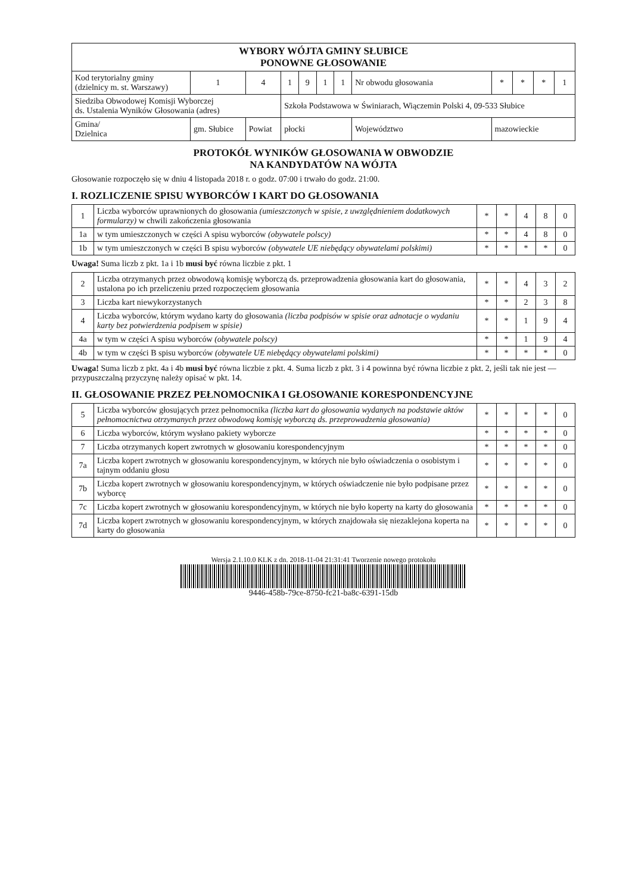| WYBORY WÓJTA GMINY SŁUBICE PONOWNE GŁOSOWANIE | | | | | | | | | | | | | |
| Kod terytorialny gminy (dzielnicy m. st. Warszawy) | | 1 | 4 | 1 | 9 | 1 | 1 | Nr obwodu głosowania | | * | * | * | 1 |
| Siedziba Obwodowej Komisji Wyborczej ds. Ustalenia Wyników Głosowania (adres) | | | | Szkoła Podstawowa w Świniarach, Wiączemin Polski 4, 09-533 Słubice | | | | | | | | | |
| Gmina/ Dzielnica | gm. Słubice | | Powiat | płocki | | | | Województwo | mazowieckie | | | | |
PROTOKÓŁ WYNIKÓW GŁOSOWANIA W OBWODZIE
NA KANDYDATÓW NA WÓJTA
Głosowanie rozpoczęło się w dniu 4 listopada 2018 r. o godz. 07:00 i trwało do godz. 21:00.
I. ROZLICZENIE SPISU WYBORCÓW I KART DO GŁOSOWANIA
| 1 | Liczba wyborców uprawnionych do głosowania (umieszczonych w spisie, z uwzględnieniem dodatkowych formularzy) w chwili zakończenia głosowania | * | * | 4 | 8 | 0 |
| 1a | w tym umieszczonych w części A spisu wyborców (obywatele polscy) | * | * | 4 | 8 | 0 |
| 1b | w tym umieszczonych w części B spisu wyborców (obywatele UE niebędący obywatelami polskimi) | * | * | * | * | 0 |
Uwaga! Suma liczb z pkt. 1a i 1b musi być równa liczbie z pkt. 1
| 2 | Liczba otrzymanych przez obwodową komisję wyborczą ds. przeprowadzenia głosowania kart do głosowania, ustalona po ich przeliczeniu przed rozpoczęciem głosowania | * | * | 4 | 3 | 2 |
| 3 | Liczba kart niewykorzystanych | * | * | 2 | 3 | 8 |
| 4 | Liczba wyborców, którym wydano karty do głosowania (liczba podpisów w spisie oraz adnotacje o wydaniu karty bez potwierdzenia podpisem w spisie) | * | * | 1 | 9 | 4 |
| 4a | w tym w części A spisu wyborców (obywatele polscy) | * | * | 1 | 9 | 4 |
| 4b | w tym w części B spisu wyborców (obywatele UE niebędący obywatelami polskimi) | * | * | * | * | 0 |
Uwaga! Suma liczb z pkt. 4a i 4b musi być równa liczbie z pkt. 4. Suma liczb z pkt. 3 i 4 powinna być równa liczbie z pkt. 2, jeśli tak nie jest — przypuszczalną przyczynę należy opisać w pkt. 14.
II. GŁOSOWANIE PRZEZ PEŁNOMOCNIKA I GŁOSOWANIE KORESPONDENCYJNE
| 5 | Liczba wyborców głosujących przez pełnomocnika (liczba kart do głosowania wydanych na podstawie aktów pełnomocnictwa otrzymanych przez obwodową komisję wyborczą ds. przeprowadzenia głosowania) | * | * | * | * | 0 |
| 6 | Liczba wyborców, którym wysłano pakiety wyborcze | * | * | * | * | 0 |
| 7 | Liczba otrzymanych kopert zwrotnych w głosowaniu korespondencyjnym | * | * | * | * | 0 |
| 7a | Liczba kopert zwrotnych w głosowaniu korespondencyjnym, w których nie było oświadczenia o osobistym i tajnym oddaniu głosu | * | * | * | * | 0 |
| 7b | Liczba kopert zwrotnych w głosowaniu korespondencyjnym, w których oświadczenie nie było podpisane przez wyborcę | * | * | * | * | 0 |
| 7c | Liczba kopert zwrotnych w głosowaniu korespondencyjnym, w których nie było koperty na karty do głosowania | * | * | * | * | 0 |
| 7d | Liczba kopert zwrotnych w głosowaniu korespondencyjnym, w których znajdowała się niezaklejona koperta na karty do głosowania | * | * | * | * | 0 |
Wersja 2.1.10.0 KLK z dn. 2018-11-04 21:31:41 Tworzenie nowego protokołu
9446-458b-79ce-8750-fc21-ba8c-6391-15db